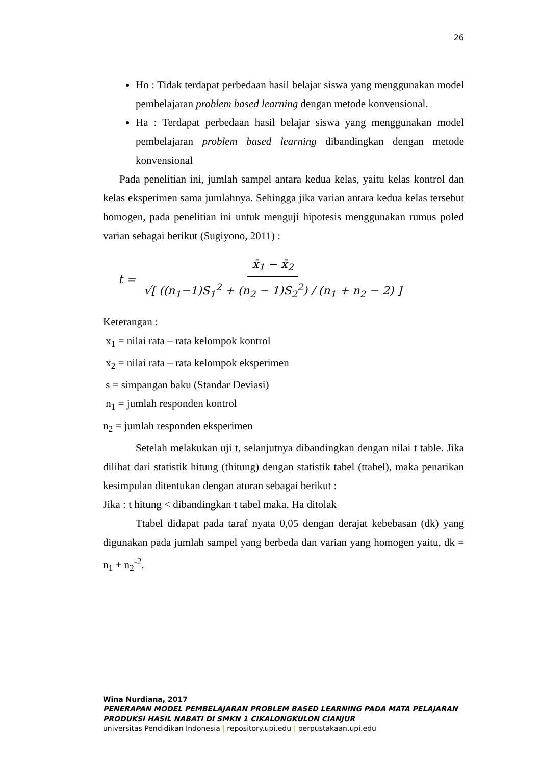26
Ho : Tidak terdapat perbedaan hasil belajar siswa yang menggunakan model pembelajaran problem based learning dengan metode konvensional.
Ha : Terdapat perbedaan hasil belajar siswa yang menggunakan model pembelajaran problem based learning dibandingkan dengan metode konvensional
Pada penelitian ini, jumlah sampel antara kedua kelas, yaitu kelas kontrol dan kelas eksperimen sama jumlahnya. Sehingga jika varian antara kedua kelas tersebut homogen, pada penelitian ini untuk menguji hipotesis menggunakan rumus poled varian sebagai berikut (Sugiyono, 2011) :
t = x̄<sub>1</sub> − x̄<sub>2</sub> √[ ((n<sub>1</sub>−1)S<sub>1</sub><sup>2</sup> + (n<sub>2</sub> − 1)S<sub>2</sub><sup>2</sup>) / (n<sub>1</sub> + n<sub>2</sub> − 2) ]
Keterangan :
x<sub>1</sub> = nilai rata – rata kelompok kontrol
x<sub>2</sub> = nilai rata – rata kelompok eksperimen
s = simpangan baku (Standar Deviasi)
n<sub>1</sub> = jumlah responden kontrol
n<sub>2</sub> = jumlah responden eksperimen
Setelah melakukan uji t, selanjutnya dibandingkan dengan nilai t table. Jika dilihat dari statistik hitung (thitung) dengan statistik tabel (ttabel), maka penarikan kesimpulan ditentukan dengan aturan sebagai berikut :
Jika : t hitung < dibandingkan t tabel maka, Ha ditolak
Ttabel didapat pada taraf nyata 0,05 dengan derajat kebebasan (dk) yang digunakan pada jumlah sampel yang berbeda dan varian yang homogen yaitu, dk = n<sub>1</sub> + n<sub>2</sub><sup>-2</sup>.
Wina Nurdiana, 2017
PENERAPAN MODEL PEMBELAJARAN PROBLEM BASED LEARNING PADA MATA PELAJARAN
PRODUKSI HASIL NABATI DI SMKN 1 CIKALONGKULON CIANJUR
universitas Pendidikan Indonesia | repository.upi.edu | perpustakaan.upi.edu